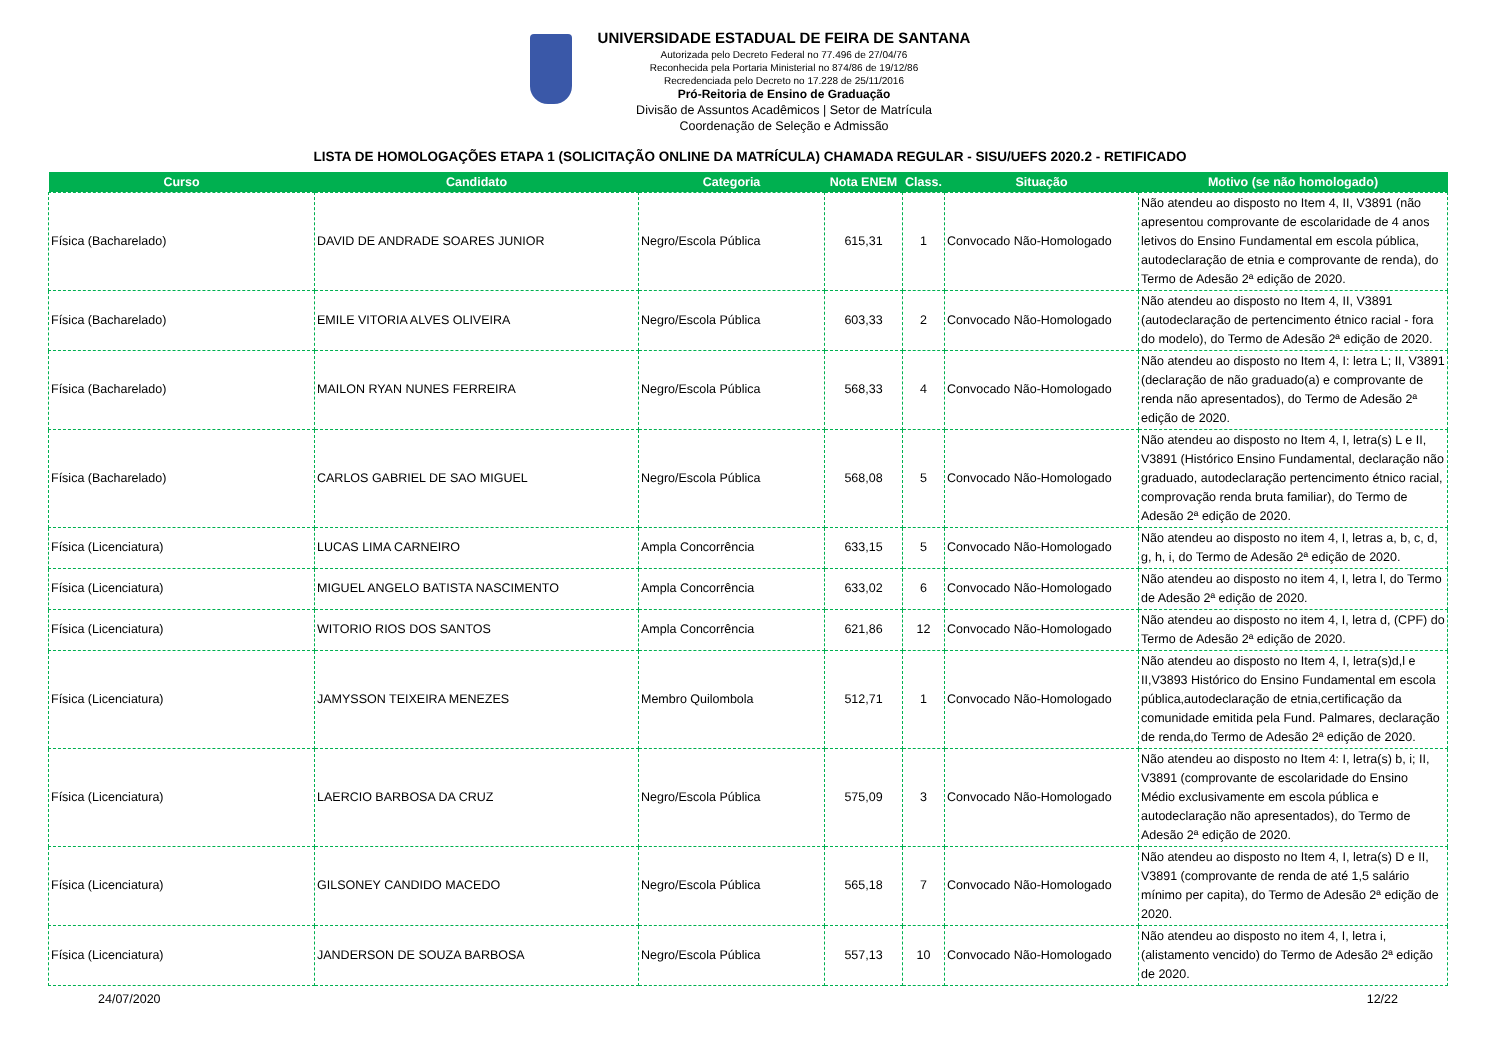UNIVERSIDADE ESTADUAL DE FEIRA DE SANTANA
Autorizada pelo Decreto Federal no 77.496 de 27/04/76
Reconhecida pela Portaria Ministerial no 874/86 de 19/12/86
Recredenciada pelo Decreto no 17.228 de 25/11/2016
Pró-Reitoria de Ensino de Graduação
Divisão de Assuntos Acadêmicos | Setor de Matrícula
Coordenação de Seleção e Admissão
LISTA DE HOMOLOGAÇÕES ETAPA 1 (SOLICITAÇÃO ONLINE DA MATRÍCULA) CHAMADA REGULAR - SISU/UEFS 2020.2 - RETIFICADO
| Curso | Candidato | Categoria | Nota ENEM | Class. | Situação | Motivo (se não homologado) |
| --- | --- | --- | --- | --- | --- | --- |
| Física (Bacharelado) | DAVID DE ANDRADE SOARES JUNIOR | Negro/Escola Pública | 615,31 | 1 | Convocado Não-Homologado | Não atendeu ao disposto no Item 4, II, V3891 (não apresentou comprovante de escolaridade de 4 anos letivos do Ensino Fundamental em escola pública, autodeclaração de etnia e comprovante de renda), do Termo de Adesão 2ª edição de 2020. |
| Física (Bacharelado) | EMILE VITORIA ALVES OLIVEIRA | Negro/Escola Pública | 603,33 | 2 | Convocado Não-Homologado | Não atendeu ao disposto no Item 4, II, V3891 (autodeclaração de pertencimento étnico racial - fora do modelo), do Termo de Adesão 2ª edição de 2020. |
| Física (Bacharelado) | MAILON RYAN NUNES FERREIRA | Negro/Escola Pública | 568,33 | 4 | Convocado Não-Homologado | Não atendeu ao disposto no Item 4, I: letra L; II, V3891 (declaração de não graduado(a) e comprovante de renda não apresentados), do Termo de Adesão 2ª edição de 2020. |
| Física (Bacharelado) | CARLOS GABRIEL DE SAO MIGUEL | Negro/Escola Pública | 568,08 | 5 | Convocado Não-Homologado | Não atendeu ao disposto no Item 4, I, letra(s) L e II, V3891 (Histórico Ensino Fundamental, declaração não graduado, autodeclaração pertencimento étnico racial, comprovação renda bruta familiar), do Termo de Adesão 2ª edição de 2020. |
| Física (Licenciatura) | LUCAS LIMA CARNEIRO | Ampla Concorrência | 633,15 | 5 | Convocado Não-Homologado | Não atendeu ao disposto no item 4, I, letras a, b, c, d, g, h, i, do Termo de Adesão 2ª edição de 2020. |
| Física (Licenciatura) | MIGUEL ANGELO BATISTA NASCIMENTO | Ampla Concorrência | 633,02 | 6 | Convocado Não-Homologado | Não atendeu ao disposto no item 4, I, letra l, do Termo de Adesão 2ª edição de 2020. |
| Física (Licenciatura) | WITORIO RIOS DOS SANTOS | Ampla Concorrência | 621,86 | 12 | Convocado Não-Homologado | Não atendeu ao disposto no item 4, I, letra d, (CPF) do Termo de Adesão 2ª edição de 2020. |
| Física (Licenciatura) | JAMYSSON TEIXEIRA MENEZES | Membro Quilombola | 512,71 | 1 | Convocado Não-Homologado | Não atendeu ao disposto no Item 4, I, letra(s)d,l e II,V3893 Histórico do Ensino Fundamental em escola pública,autodeclaração de etnia,certificação da comunidade emitida pela Fund. Palmares, declaração de renda,do Termo de Adesão 2ª edição de 2020. |
| Física (Licenciatura) | LAERCIO BARBOSA DA CRUZ | Negro/Escola Pública | 575,09 | 3 | Convocado Não-Homologado | Não atendeu ao disposto no Item 4: I, letra(s) b, i; II, V3891 (comprovante de escolaridade do Ensino Médio exclusivamente em escola pública e autodeclaração não apresentados), do Termo de Adesão 2ª edição de 2020. |
| Física (Licenciatura) | GILSONEY CANDIDO MACEDO | Negro/Escola Pública | 565,18 | 7 | Convocado Não-Homologado | Não atendeu ao disposto no Item 4, I, letra(s) D e II, V3891 (comprovante de renda de até 1,5 salário mínimo per capita), do Termo de Adesão 2ª edição de 2020. |
| Física (Licenciatura) | JANDERSON DE SOUZA BARBOSA | Negro/Escola Pública | 557,13 | 10 | Convocado Não-Homologado | Não atendeu ao disposto no item 4, I, letra i,(alistamento vencido) do Termo de Adesão 2ª edição de 2020. |
24/07/2020 12/22